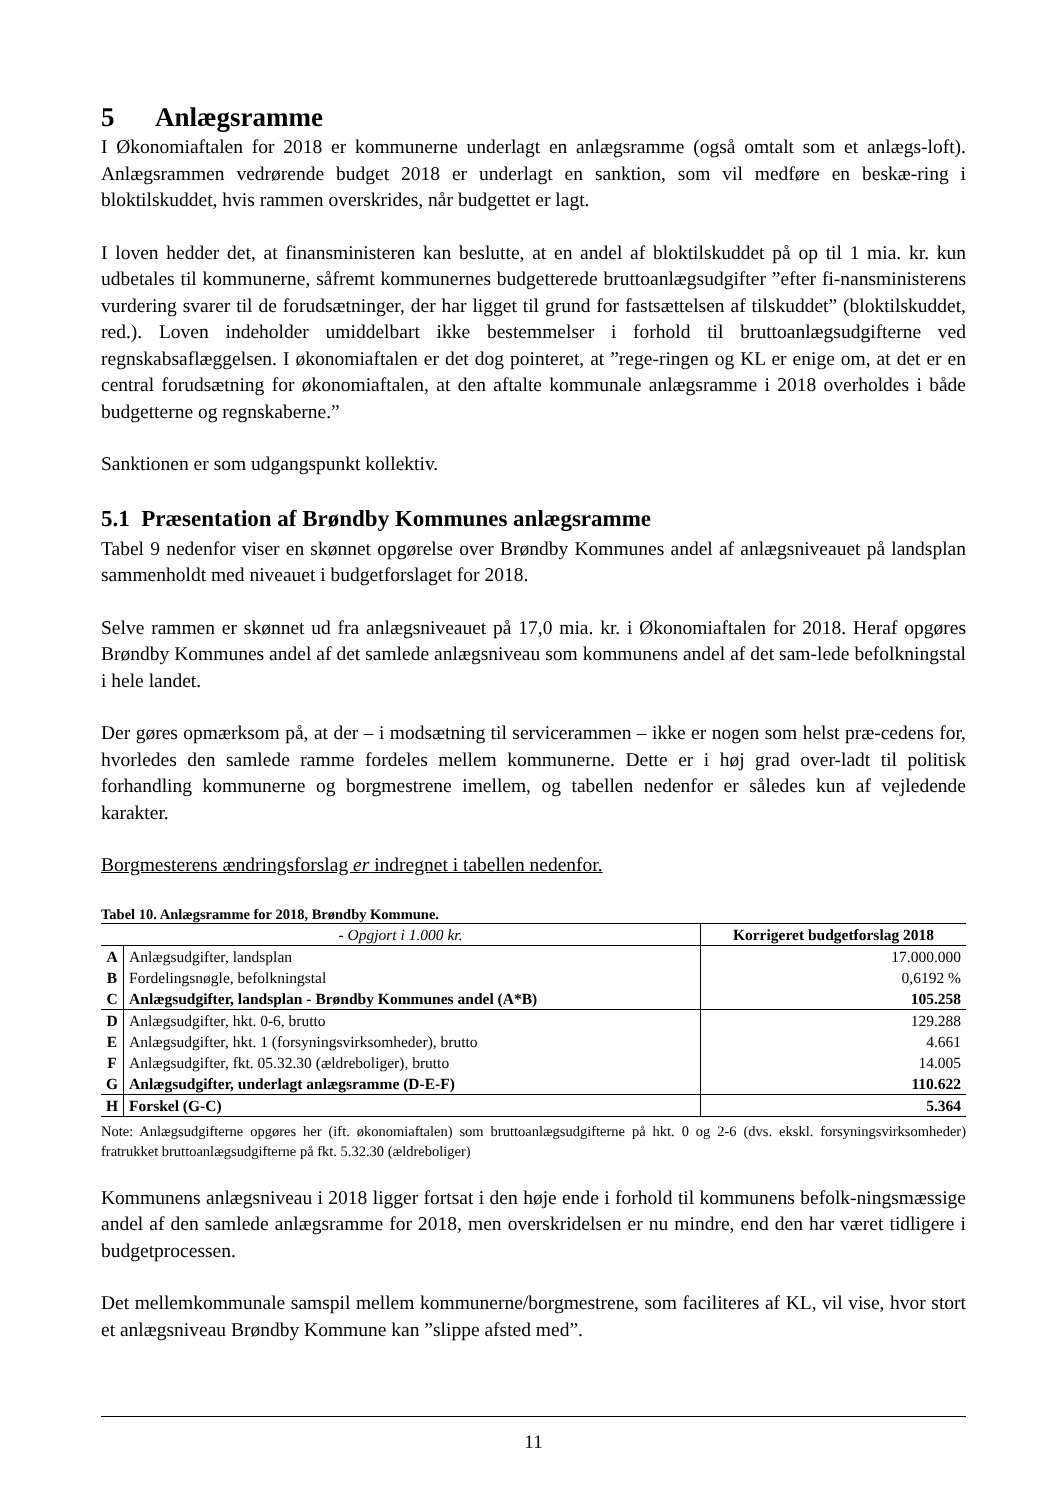5 Anlægsramme
I Økonomiaftalen for 2018 er kommunerne underlagt en anlægsramme (også omtalt som et anlægs-loft). Anlægsrammen vedrørende budget 2018 er underlagt en sanktion, som vil medføre en beskæ-ring i bloktilskuddet, hvis rammen overskrides, når budgettet er lagt.
I loven hedder det, at finansministeren kan beslutte, at en andel af bloktilskuddet på op til 1 mia. kr. kun udbetales til kommunerne, såfremt kommunernes budgetterede bruttoanlægsudgifter ”efter fi-nansministerens vurdering svarer til de forudsætninger, der har ligget til grund for fastsættelsen af tilskuddet” (bloktilskuddet, red.). Loven indeholder umiddelbart ikke bestemmelser i forhold til bruttoanlægsudgifterne ved regnskabsaflæggelsen. I økonomiaftalen er det dog pointeret, at ”rege-ringen og KL er enige om, at det er en central forudsætning for økonomiaftalen, at den aftalte kommunale anlægsramme i 2018 overholdes i både budgetterne og regnskaberne.”
Sanktionen er som udgangspunkt kollektiv.
5.1 Præsentation af Brøndby Kommunes anlægsramme
Tabel 9 nedenfor viser en skønnet opgørelse over Brøndby Kommunes andel af anlægsniveauet på landsplan sammenholdt med niveauet i budgetforslaget for 2018.
Selve rammen er skønnet ud fra anlægsniveauet på 17,0 mia. kr. i Økonomiaftalen for 2018. Heraf opgøres Brøndby Kommunes andel af det samlede anlægsniveau som kommunens andel af det sam-lede befolkningstal i hele landet.
Der gøres opmærksom på, at der – i modsætning til servicerammen – ikke er nogen som helst præ-cedens for, hvorledes den samlede ramme fordeles mellem kommunerne. Dette er i høj grad over-ladt til politisk forhandling kommunerne og borgmestrene imellem, og tabellen nedenfor er således kun af vejledende karakter.
Borgmesterens ændringsforslag er indregnet i tabellen nedenfor.
Tabel 10. Anlægsramme for 2018, Brøndby Kommune.
| - Opgjort i 1.000 kr. | | Korrigeret budgetforslag 2018 |
| --- | --- | --- |
| A | Anlægsudgifter, landsplan | 17.000.000 |
| B | Fordelingsnøgle, befolkningstal | 0,6192 % |
| C | Anlægsudgifter, landsplan - Brøndby Kommunes andel (A*B) | 105.258 |
| D | Anlægsudgifter, hkt. 0-6, brutto | 129.288 |
| E | Anlægsudgifter, hkt. 1 (forsyningsvirksomheder), brutto | 4.661 |
| F | Anlægsudgifter, fkt. 05.32.30 (ældreboliger), brutto | 14.005 |
| G | Anlægsudgifter, underlagt anlægsramme (D-E-F) | 110.622 |
| H | Forskel (G-C) | 5.364 |
Note: Anlægsudgifterne opgøres her (ift. økonomiaftalen) som bruttoanlægsudgifterne på hkt. 0 og 2-6 (dvs. ekskl. forsyningsvirksomheder) fratrukket bruttoanlægsudgifterne på fkt. 5.32.30 (ældreboliger)
Kommunens anlægsniveau i 2018 ligger fortsat i den høje ende i forhold til kommunens befolk-ningsmæssige andel af den samlede anlægsramme for 2018, men overskridelsen er nu mindre, end den har været tidligere i budgetprocessen.
Det mellemkommunale samspil mellem kommunerne/borgmestrene, som faciliteres af KL, vil vise, hvor stort et anlægsniveau Brøndby Kommune kan ”slippe afsted med”.
11